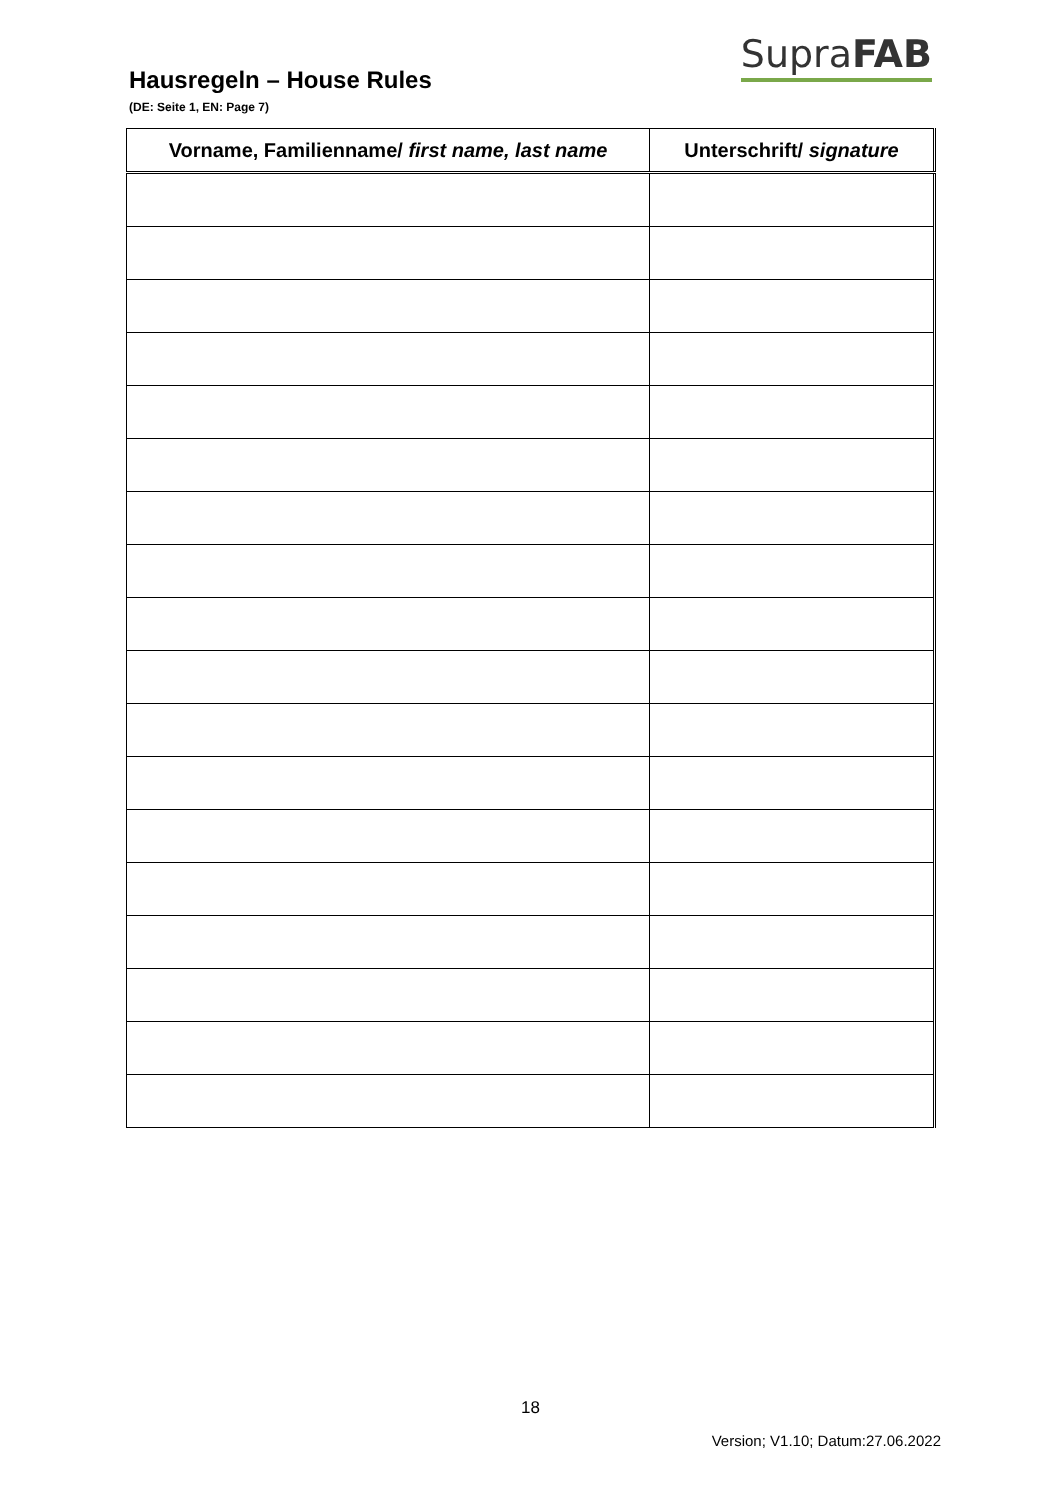Hausregeln – House Rules
SupraFAB
(DE: Seite 1, EN: Page 7)
| Vorname, Familienname/ first name, last name | Unterschrift/ signature |
| --- | --- |
18
Version; V1.10; Datum:27.06.2022